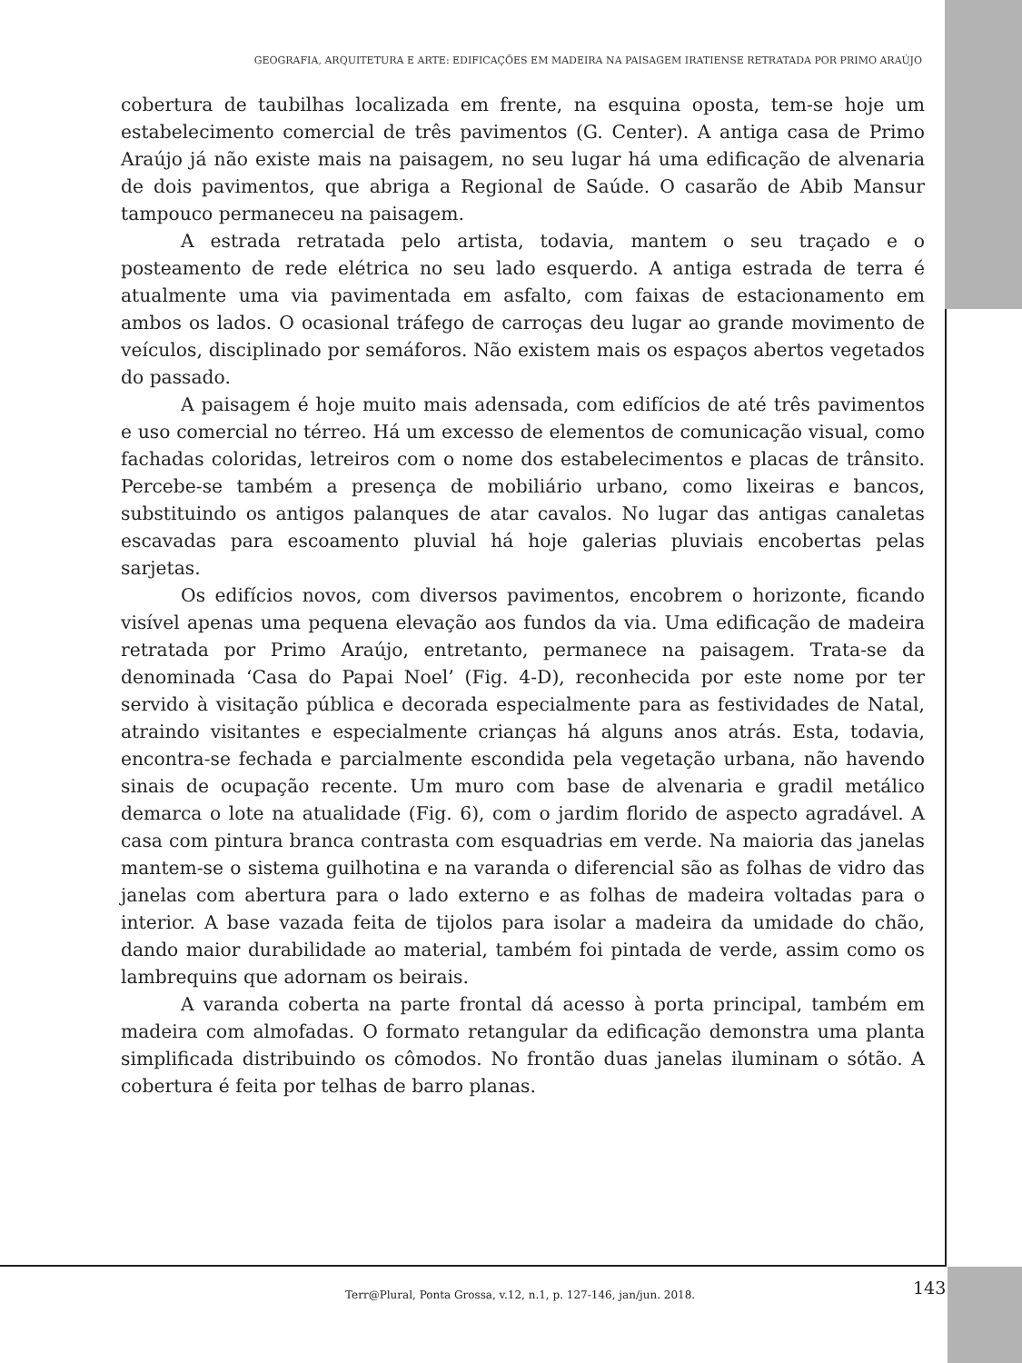GEOGRAFIA, ARQUITETURA E ARTE: EDIFICAÇÕES EM MADEIRA NA PAISAGEM IRATIENSE RETRATADA POR PRIMO ARAÚJO
cobertura de taubilhas localizada em frente, na esquina oposta, tem-se hoje um estabelecimento comercial de três pavimentos (G. Center). A antiga casa de Primo Araújo já não existe mais na paisagem, no seu lugar há uma edificação de alvenaria de dois pavimentos, que abriga a Regional de Saúde. O casarão de Abib Mansur tampouco permaneceu na paisagem.
A estrada retratada pelo artista, todavia, mantem o seu traçado e o posteamento de rede elétrica no seu lado esquerdo. A antiga estrada de terra é atualmente uma via pavimentada em asfalto, com faixas de estacionamento em ambos os lados. O ocasional tráfego de carroças deu lugar ao grande movimento de veículos, disciplinado por semáforos. Não existem mais os espaços abertos vegetados do passado.
A paisagem é hoje muito mais adensada, com edifícios de até três pavimentos e uso comercial no térreo. Há um excesso de elementos de comunicação visual, como fachadas coloridas, letreiros com o nome dos estabelecimentos e placas de trânsito. Percebe-se também a presença de mobiliário urbano, como lixeiras e bancos, substituindo os antigos palanques de atar cavalos. No lugar das antigas canaletas escavadas para escoamento pluvial há hoje galerias pluviais encobertas pelas sarjetas.
Os edifícios novos, com diversos pavimentos, encobrem o horizonte, ficando visível apenas uma pequena elevação aos fundos da via. Uma edificação de madeira retratada por Primo Araújo, entretanto, permanece na paisagem. Trata-se da denominada ‘Casa do Papai Noel’ (Fig. 4-D), reconhecida por este nome por ter servido à visitação pública e decorada especialmente para as festividades de Natal, atraindo visitantes e especialmente crianças há alguns anos atrás. Esta, todavia, encontra-se fechada e parcialmente escondida pela vegetação urbana, não havendo sinais de ocupação recente. Um muro com base de alvenaria e gradil metálico demarca o lote na atualidade (Fig. 6), com o jardim florido de aspecto agradável. A casa com pintura branca contrasta com esquadrias em verde. Na maioria das janelas mantem-se o sistema guilhotina e na varanda o diferencial são as folhas de vidro das janelas com abertura para o lado externo e as folhas de madeira voltadas para o interior. A base vazada feita de tijolos para isolar a madeira da umidade do chão, dando maior durabilidade ao material, também foi pintada de verde, assim como os lambrequins que adornam os beirais.
A varanda coberta na parte frontal dá acesso à porta principal, também em madeira com almofadas. O formato retangular da edificação demonstra uma planta simplificada distribuindo os cômodos. No frontão duas janelas iluminam o sótão. A cobertura é feita por telhas de barro planas.
Terr@Plural, Ponta Grossa, v.12, n.1, p. 127-146, jan/jun. 2018.
143